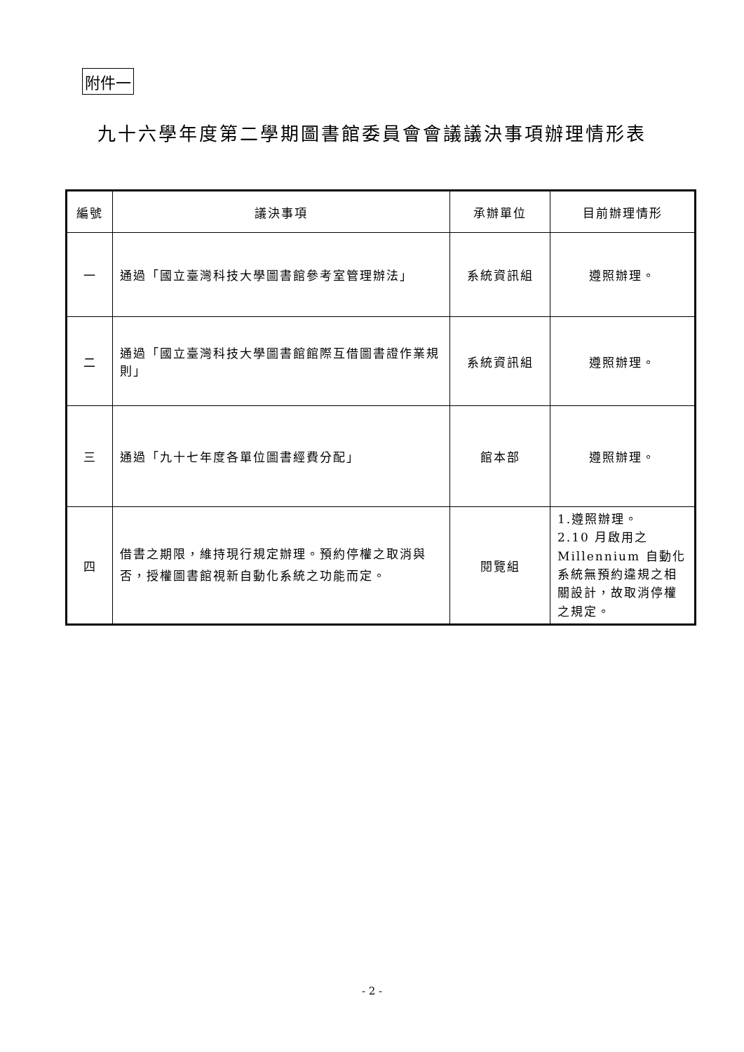附件一
九十六學年度第二學期圖書館委員會會議議決事項辦理情形表
| 編號 | 議決事項 | 承辦單位 | 目前辦理情形 |
| --- | --- | --- | --- |
| 一 | 通過「國立臺灣科技大學圖書館參考室管理辦法」 | 系統資訊組 | 遵照辦理。 |
| 二 | 通過「國立臺灣科技大學圖書館館際互借圖書證作業規則」 | 系統資訊組 | 遵照辦理。 |
| 三 | 通過「九十七年度各單位圖書經費分配」 | 館本部 | 遵照辦理。 |
| 四 | 借書之期限，維持現行規定辦理。預約停權之取消與否，授權圖書館視新自動化系統之功能而定。 | 閱覽組 | 1.遵照辦理。 2.10 月啟用之 Millennium 自動化系統無預約違規之相關設計，故取消停權之規定。 |
- 2 -